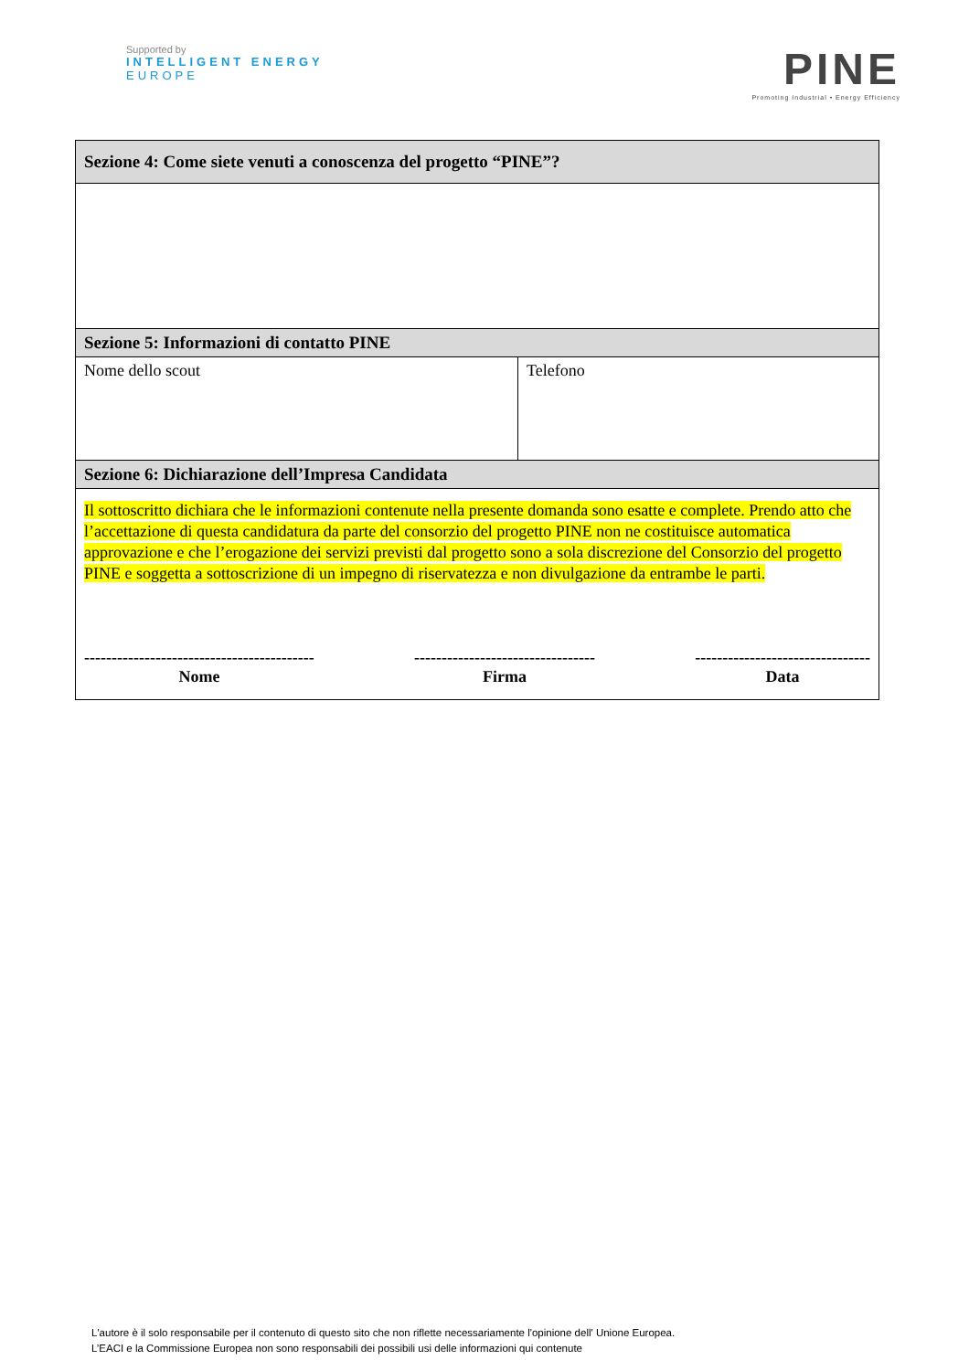Supported by
INTELLIGENT ENERGY
EUROPE
PINE
Promoting Industrial • Energy Efficiency
| Sezione 4: Come siete venuti a conoscenza del progetto “PINE”? | |
| --- | --- |
| Sezione 5: Informazioni di contatto PINE | |
| Nome dello scout | Telefono |
| Sezione 6: Dichiarazione dell’Impresa Candidata | |
| Il sottoscritto dichiara che le informazioni contenute nella presente domanda sono esatte e complete. Prendo atto che l’accettazione di questa candidatura da parte del consorzio del progetto PINE non ne costituisce automatica approvazione e che l’erogazione dei servizi previsti dal progetto sono a sola discrezione del Consorzio del progetto PINE e soggetta a sottoscrizione di un impegno di riservatezza e non divulgazione da entrambe le parti. ------------------------------------------ Nome --------------------------------- Firma -------------------------------- Data | |
L'autore è il solo responsabile per il contenuto di questo sito che non riflette necessariamente l'opinione dell' Unione Europea.
L’EACI e la Commissione Europea non sono responsabili dei possibili usi delle informazioni qui contenute